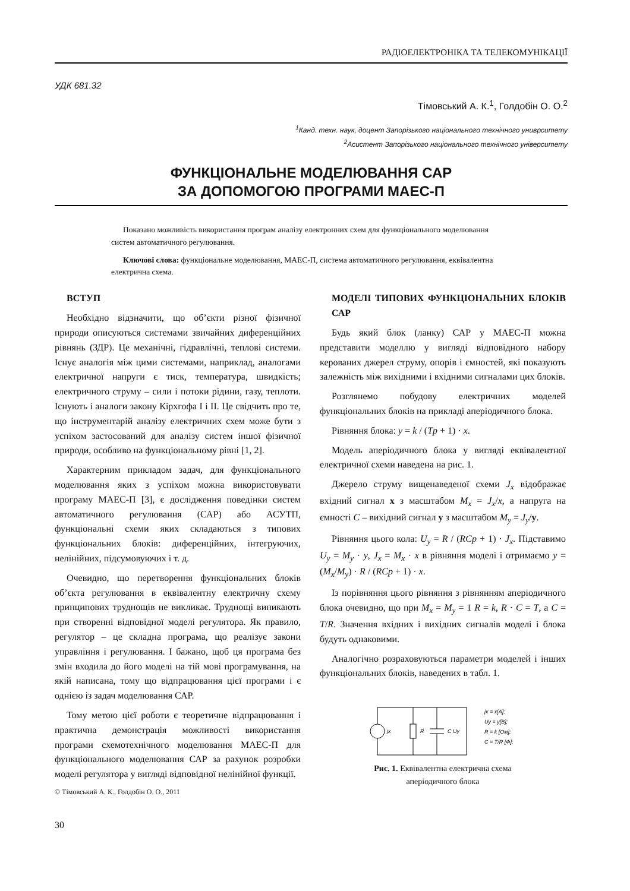РАДІОЕЛЕКТРОНІКА ТА ТЕЛЕКОМУНІКАЦІЇ
УДК 681.32
Тімовський А. К.<sup>1</sup>, Голдобін О. О.<sup>2</sup>
<sup>1</sup> Канд. техн. наук, доцент Запорізького національного технічного униврситету
<sup>2</sup> Асистент Запорізького національного технічного університету
ФУНКЦІОНАЛЬНЕ МОДЕЛЮВАННЯ САР
ЗА ДОПОМОГОЮ ПРОГРАМИ МАЕС-П
Показано можливість використання програм аналізу електронних схем для функціонального моделювання систем автоматичного регулювання.
Ключові слова: функціональне моделювання, МАЕС-П, система автоматичного регулювання, еквівалентна електрична схема.
ВСТУП
Необхідно відзначити, що об’єкти різної фізичної природи описуються системами звичайних диференційних рівнянь (ЗДР). Це механічні, гідравлічні, теплові системи. Існує аналогія між цими системами, наприклад, аналогами електричної напруги є тиск, температура, швидкість; електричного струму – сили і потоки рідини, газу, теплоти. Існують і аналоги закону Кірхгофа І і ІІ. Це свідчить про те, що інструментарій аналізу електричних схем може бути з успіхом застосований для аналізу систем іншої фізичної природи, особливо на функціональному рівні [1, 2].
Характерним прикладом задач, для функціонального моделювання яких з успіхом можна використовувати програму МАЕС-П [3], є дослідження поведінки систем автоматичного регулювання (САР) або АСУТП, функціональні схеми яких складаються з типових функціональних блоків: диференційних, інтегруючих, нелінійних, підсумовуючих і т. д.
Очевидно, що перетворення функціональних блоків об’єкта регулювання в еквівалентну електричну схему принципових труднощів не викликає. Труднощі виникають при створенні відповідної моделі регулятора. Як правило, регулятор – це складна програма, що реалізує закони управління і регулювання. І бажано, щоб ця програма без змін входила до його моделі на тій мові програмування, на якій написана, тому що відпрацювання цієї програми і є однією із задач моделювання САР.
Тому метою цієї роботи є теоретичне відпрацювання і практична демонстрація можливості використання програми схемотехнічного моделювання МАЕС-П для функціонального моделювання САР за рахунок розробки моделі регулятора у вигляді відповідної нелінійної функції.
© Тімовський А. К., Голдобін О. О., 2011
30
МОДЕЛІ ТИПОВИХ ФУНКЦІОНАЛЬНИХ БЛОКІВ САР
Будь який блок (ланку) САР у МАЕС-П можна представити моделлю у вигляді відповідного набору керованих джерел струму, опорів і ємностей, які показують залежність між вихідними і вхідними сигналами цих блоків.
Розглянемо побудову електричних моделей функціональних блоків на прикладі аперіодичного блока.
Рівняння блока: y = k / (Tp + 1) · x.
Модель аперіодичного блока у вигляді еквівалентної електричної схеми наведена на рис. 1.
Джерело струму вищенаведеної схеми J<sub>x</sub> відображає вхідний сигнал x з масштабом M<sub>x</sub> = J<sub>x</sub>/x, а напруга на ємності C – вихідний сигнал y з масштабом M<sub>y</sub> = J<sub>y</sub>/y.
Рівняння цього кола: U<sub>y</sub> = R / (RCp + 1) · J<sub>x</sub>. Підставимо U<sub>y</sub> = M<sub>y</sub> · y, J<sub>x</sub> = M<sub>x</sub> · x в рівняння моделі і отримаємо y = (M<sub>x</sub>/M<sub>y</sub>) · R / (RCp + 1) · x.
Із порівняння цього рівняння з рівнянням аперіодичного блока очевидно, що при M<sub>x</sub> = M<sub>y</sub> = 1 R = k, R · C = T, а C = T/R. Значення вхідних і вихідних сигналів моделі і блока будуть однаковими.
Аналогічно розраховуються параметри моделей і інших функціональних блоків, наведених в табл. 1.
jx
R
C Uy
jx = x[A];
Uy = y[B];
R = k [Ом];
C = T/R [Ф];
Рис. 1. Еквівалентна електрична схема
аперіодичного блока